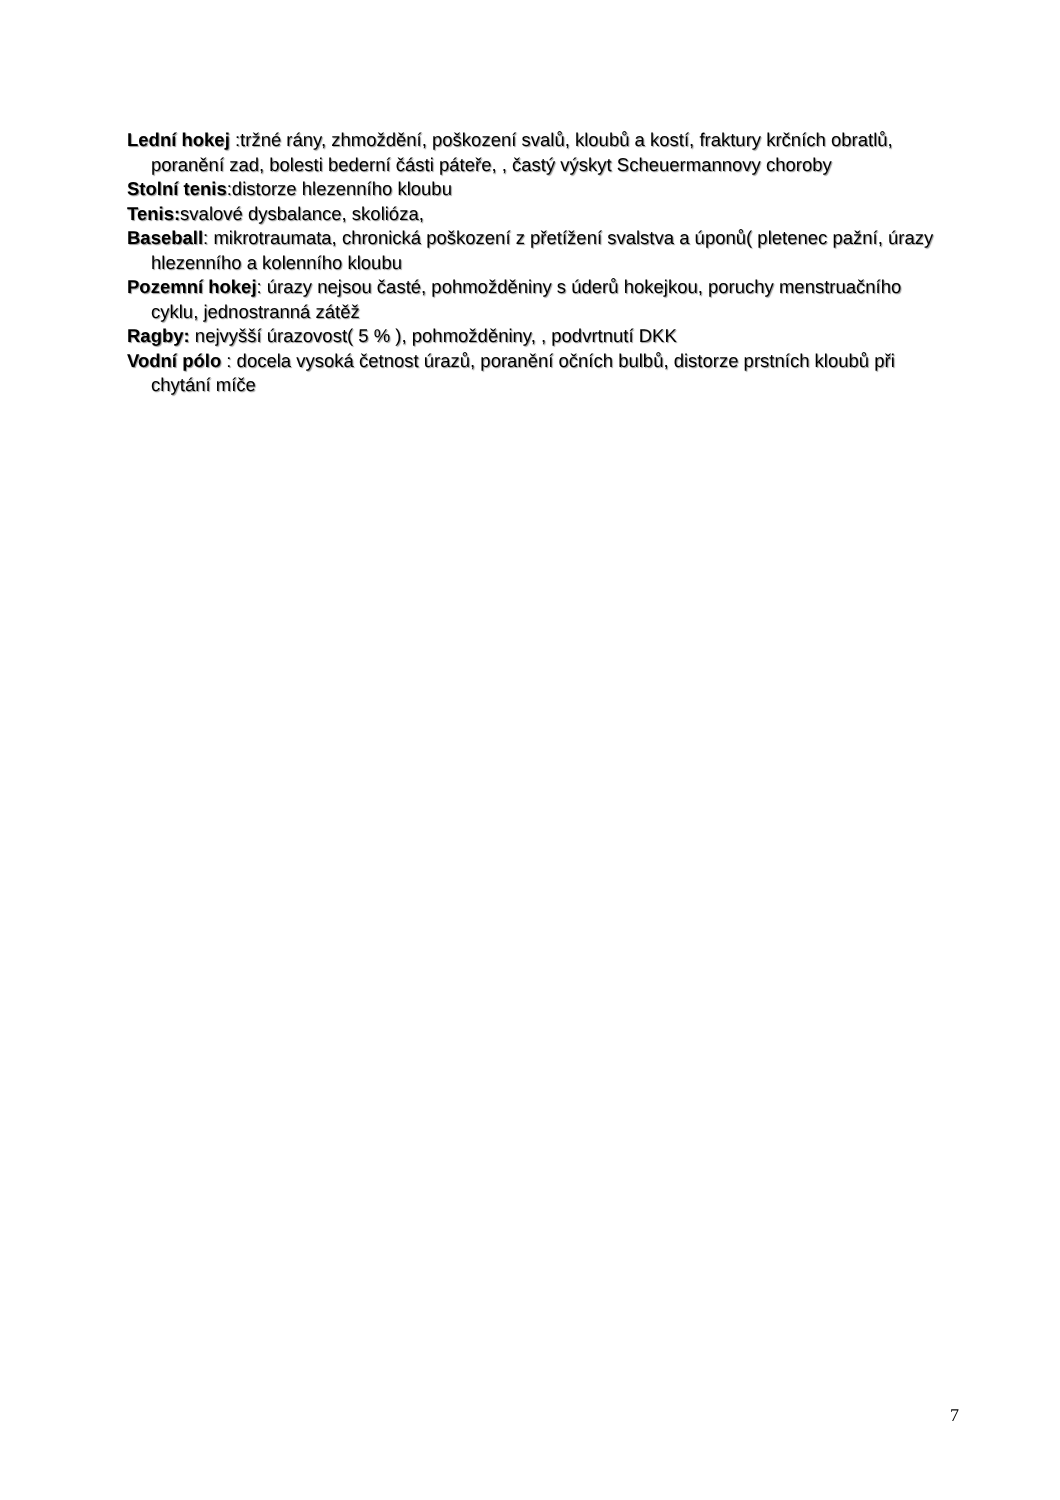Lední hokej :tržné rány, zhmoždění, poškození svalů, kloubů a kostí, fraktury krčních obratlů, poranění zad, bolesti bederní části páteře, , častý výskyt Scheuermannovy choroby
Stolní tenis:distorze hlezenního kloubu
Tenis: svalové dysbalance, skolióza,
Baseball: mikrotraumata, chronická poškození z přetížení svalstva a úponů( pletenec pažní, úrazy hlezenního a kolenního kloubu
Pozemní hokej: úrazy nejsou časté, pohmožděniny s úderů hokejkou, poruchy menstruačního cyklu, jednostranná zátěž
Ragby: nejvyšší úrazovost( 5 % ), pohmožděniny, , podvrtnutí DKK
Vodní pólo : docela vysoká četnost úrazů, poranění očních bulbů, distorze prstních kloubů při chytání míče
7